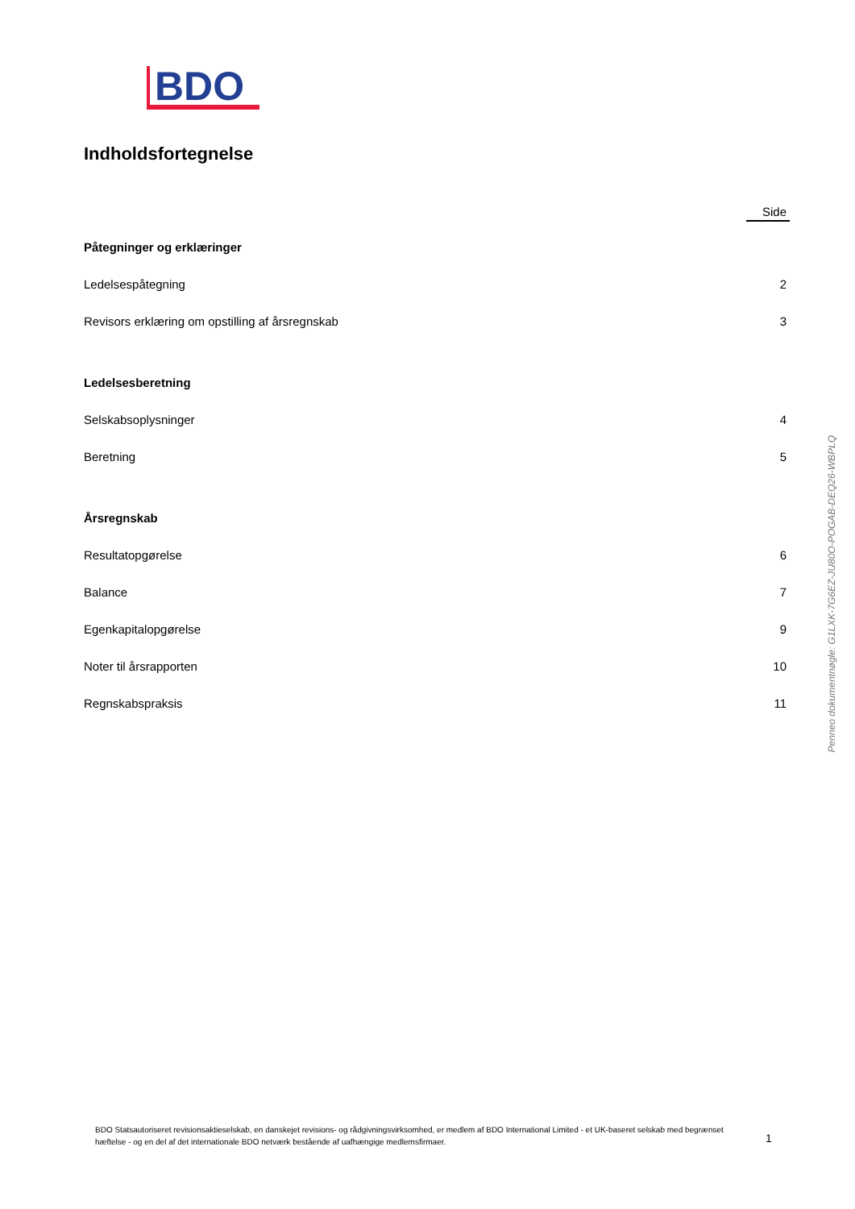BDO
Indholdsfortegnelse
Side
Påtegninger og erklæringer
Ledelsespåtegning 2
Revisors erklæring om opstilling af årsregnskab 3
Ledelsesberetning
Selskabsoplysninger 4
Beretning 5
Årsregnskab
Resultatopgørelse 6
Balance 7
Egenkapitalopgørelse 9
Noter til årsrapporten 10
Regnskabspraksis 11
Penneo dokumentnøgle: G1LXK-7G6EZ-JU80O-POGAB-DEQ26-WBPLQ
BDO Statsautoriseret revisionsaktieselskab, en danskejet revisions- og rådgivningsvirksomhed, er medlem af BDO International Limited - et UK-baseret selskab med begrænset hæftelse - og en del af det internationale BDO netværk bestående af uafhængige medlemsfirmaer.
1